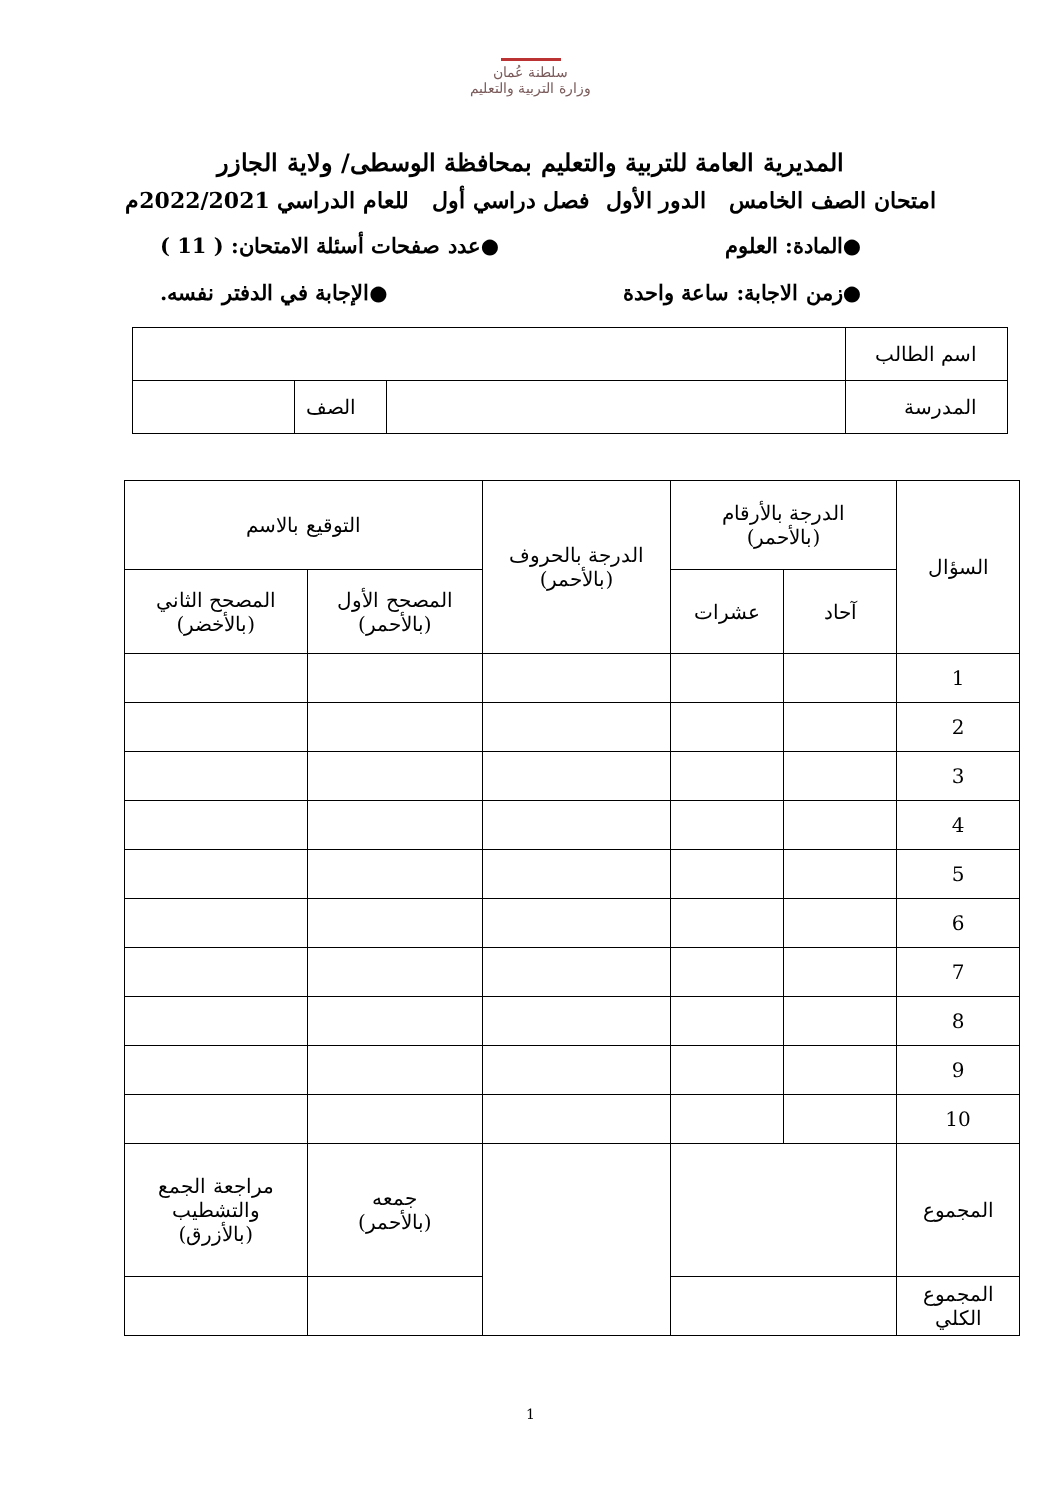سلطنة عُمان
وزارة التربية والتعليم
المديرية العامة للتربية والتعليم بمحافظة الوسطى/ ولاية الجازر
امتحان الصف الخامس الدور الأول فصل دراسي أول للعام الدراسي 2022/2021م
●المادة: العلوم ●عدد صفحات أسئلة الامتحان: ( 11 )
●زمن الاجابة: ساعة واحدة ●الإجابة في الدفتر نفسه.
| اسم الطالب | | | |
| المدرسة | | الصف | |
| السؤال | الدرجة بالأرقام (بالأحمر) | | الدرجة بالحروف (بالأحمر) | التوقيع بالاسم | |
| --- | --- | --- | --- | --- | --- |
| | آحاد | عشرات | | المصحح الأول (بالأحمر) | المصحح الثاني (بالأخضر) |
| 1 | | | | | |
| 2 | | | | | |
| 3 | | | | | |
| 4 | | | | | |
| 5 | | | | | |
| 6 | | | | | |
| 7 | | | | | |
| 8 | | | | | |
| 9 | | | | | |
| 10 | | | | | |
| المجموع | | | | جمعه (بالأحمر) | مراجعة الجمع والتشطيب (بالأزرق) |
| المجموع الكلي | | | | | |
1